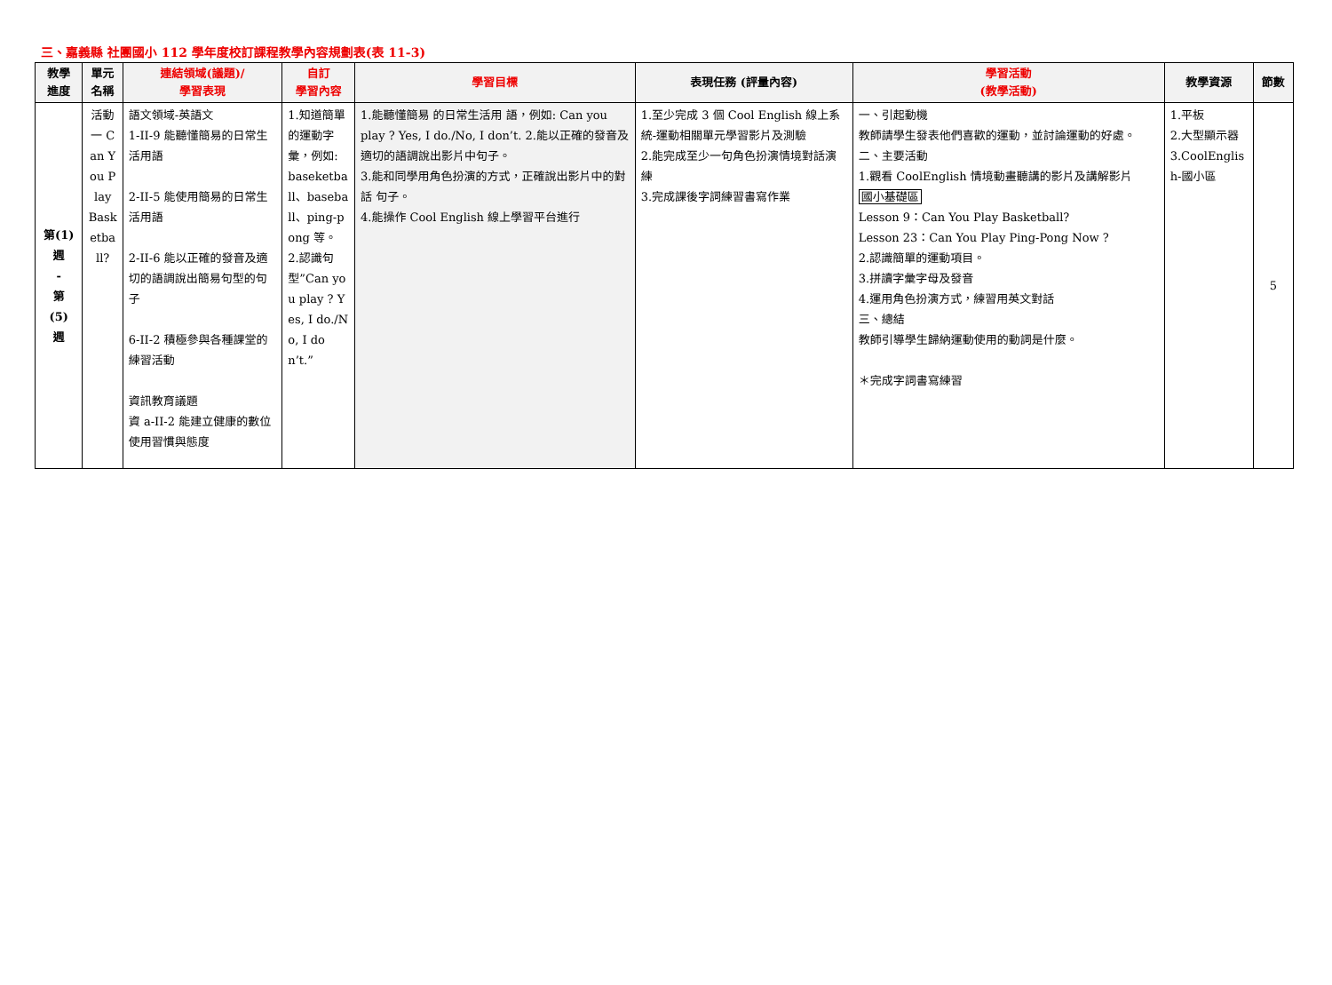三、嘉義縣 社團國小 112 學年度校訂課程教學內容規劃表(表 11-3)
| 教學 進度 | 單元 名稱 | 連結領域(議題)/ 學習表現 | 自訂 學習內容 | 學習目標 | 表現任務 (評量內容) | 學習活動 (教學活動) | 教學資源 | 節數 |
| --- | --- | --- | --- | --- | --- | --- | --- | --- |
| 第(1) 週 - 第 (5) 週 | 活動一 Can You Play Basketball? | 語文領域-英語文 1-II-9 能聽懂簡易的日常生活用語 2-II-5 能使用簡易的日常生活用語 2-II-6 能以正確的發音及適切的語調說出簡易句型的句子 6-II-2 積極參與各種課堂的練習活動 資訊教育議題 資 a-II-2 能建立健康的數位使用習慣與態度 | 1.知道簡單的運動字彙，例如: baseketball、baseball、ping-pong 等。 2.認識句型”Can you play ? Yes, I do./No, I don’t.” | 1.能聽懂簡易 的日常生活用 語，例如: Can you play ? Yes, I do./No, I don’t. 2.能以正確的發音及適切的語調說出影片中句子。 3.能和同學用角色扮演的方式，正確說出影片中的對話 句子。 4.能操作 Cool English 線上學習平台進行 | 1.至少完成 3 個 Cool English 線上系統-運動相關單元學習影片及測驗 2.能完成至少一句角色扮演情境對話演練 3.完成課後字詞練習書寫作業 | 一、引起動機 教師請學生發表他們喜歡的運動，並討論運動的好處。 二、主要活動 1.觀看 CoolEnglish 情境動畫聽講的影片及講解影片 國小基礎區 Lesson 9：Can You Play Basketball? Lesson 23：Can You Play Ping-Pong Now ? 2.認識簡單的運動項目。 3.拼讀字彙字母及發音 4.運用角色扮演方式，練習用英文對話 三、總結 教師引導學生歸納運動使用的動詞是什麼。 ＊完成字詞書寫練習 | 1.平板 2.大型顯示器 3.CoolEnglish-國小區 | 5 |